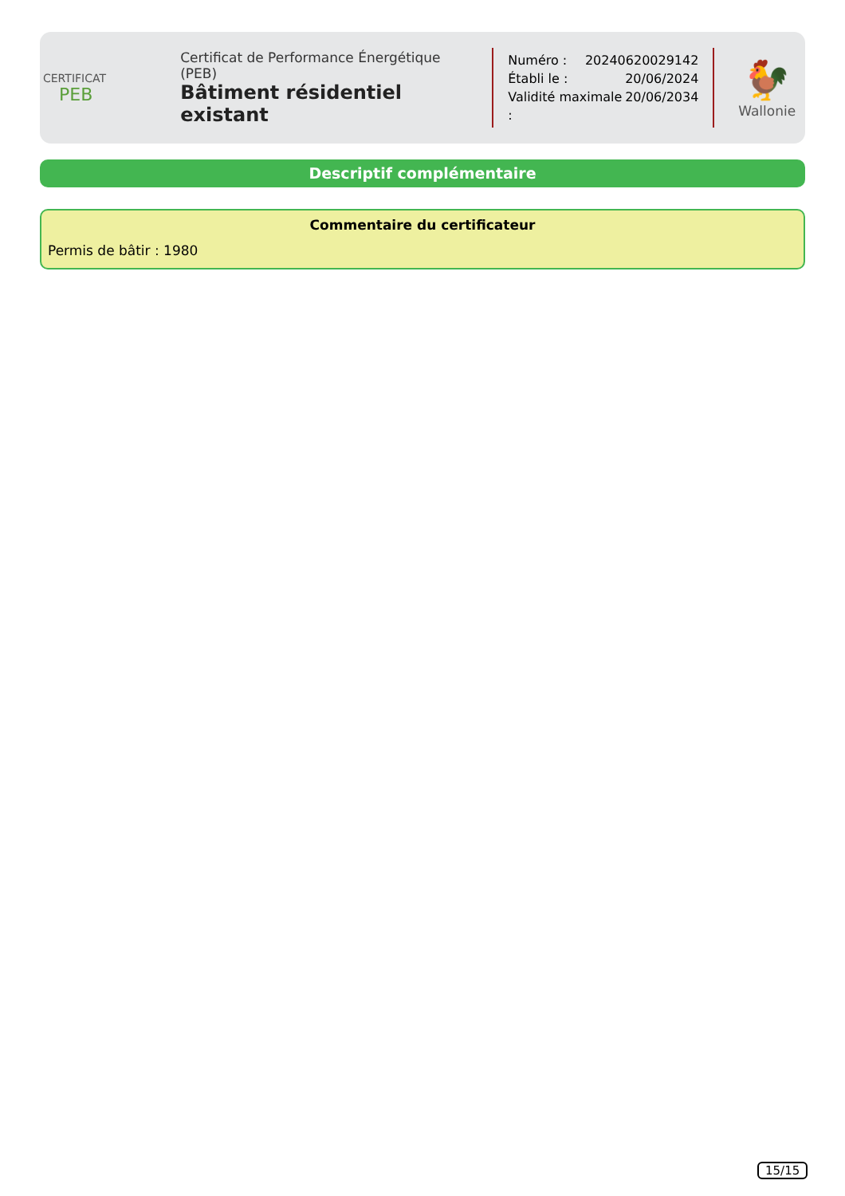CERTIFICAT
PEB
Certificat de Performance Énergétique (PEB)
Bâtiment résidentiel existant
Numéro : 20240620029142
Établi le : 20/06/2024
Validité maximale : 20/06/2034
🐓
Wallonie
Descriptif complémentaire
Commentaire du certificateur
Permis de bâtir : 1980
15/15